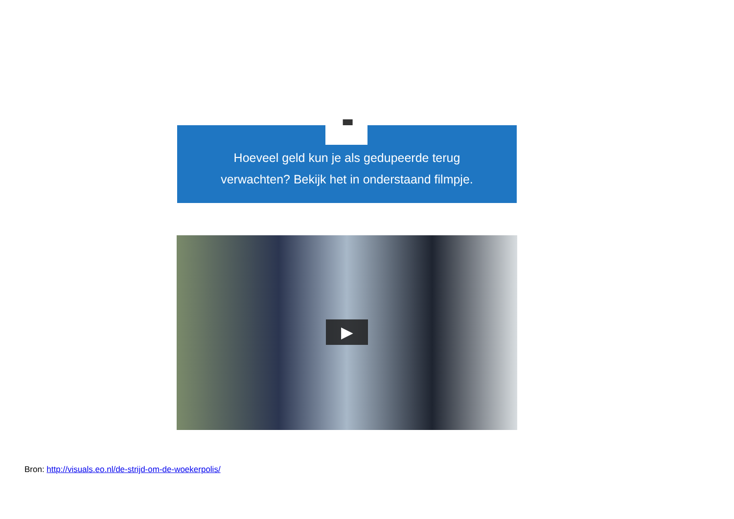🡇
Hoeveel geld kun je als gedupeerde terug
verwachten? Bekijk het in onderstaand filmpje.
▶
Bron: http://visuals.eo.nl/de-strijd-om-de-woekerpolis/